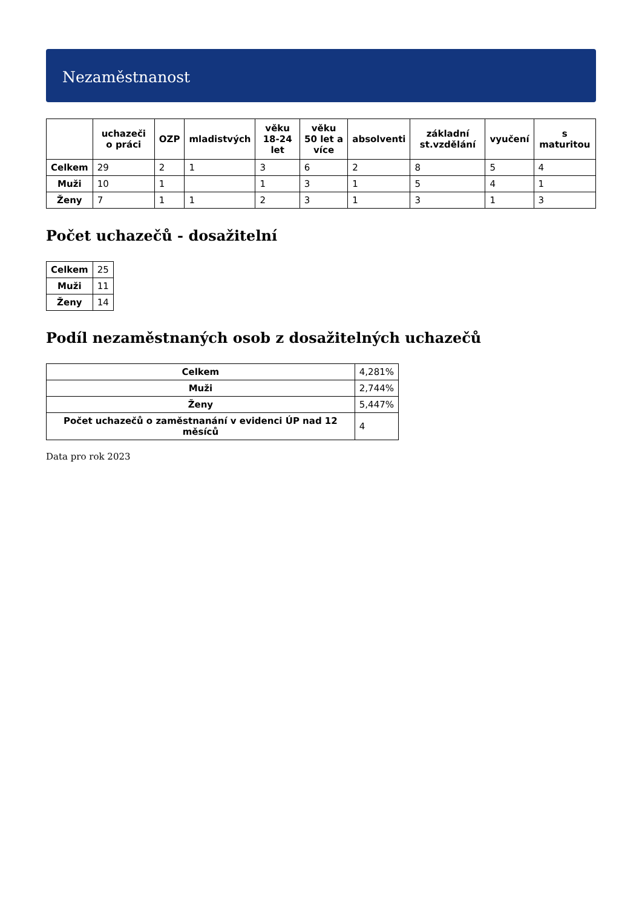Nezaměstnanost
| | uchazeči o práci | OZP | mladistvých | věku 18-24 let | věku 50 let a více | absolventi | základní st.vzdělání | vyučení | s maturitou |
| --- | --- | --- | --- | --- | --- | --- | --- | --- | --- |
| Celkem | 29 | 2 | 1 | 3 | 6 | 2 | 8 | 5 | 4 |
| Muži | 10 | 1 | | 1 | 3 | 1 | 5 | 4 | 1 |
| Ženy | 7 | 1 | 1 | 2 | 3 | 1 | 3 | 1 | 3 |
Počet uchazečů - dosažitelní
| Celkem | 25 |
| Muži | 11 |
| Ženy | 14 |
Podíl nezaměstnaných osob z dosažitelných uchazečů
| Celkem | 4,281% |
| Muži | 2,744% |
| Ženy | 5,447% |
| Počet uchazečů o zaměstnanání v evidenci ÚP nad 12 měsíců | 4 |
Data pro rok 2023